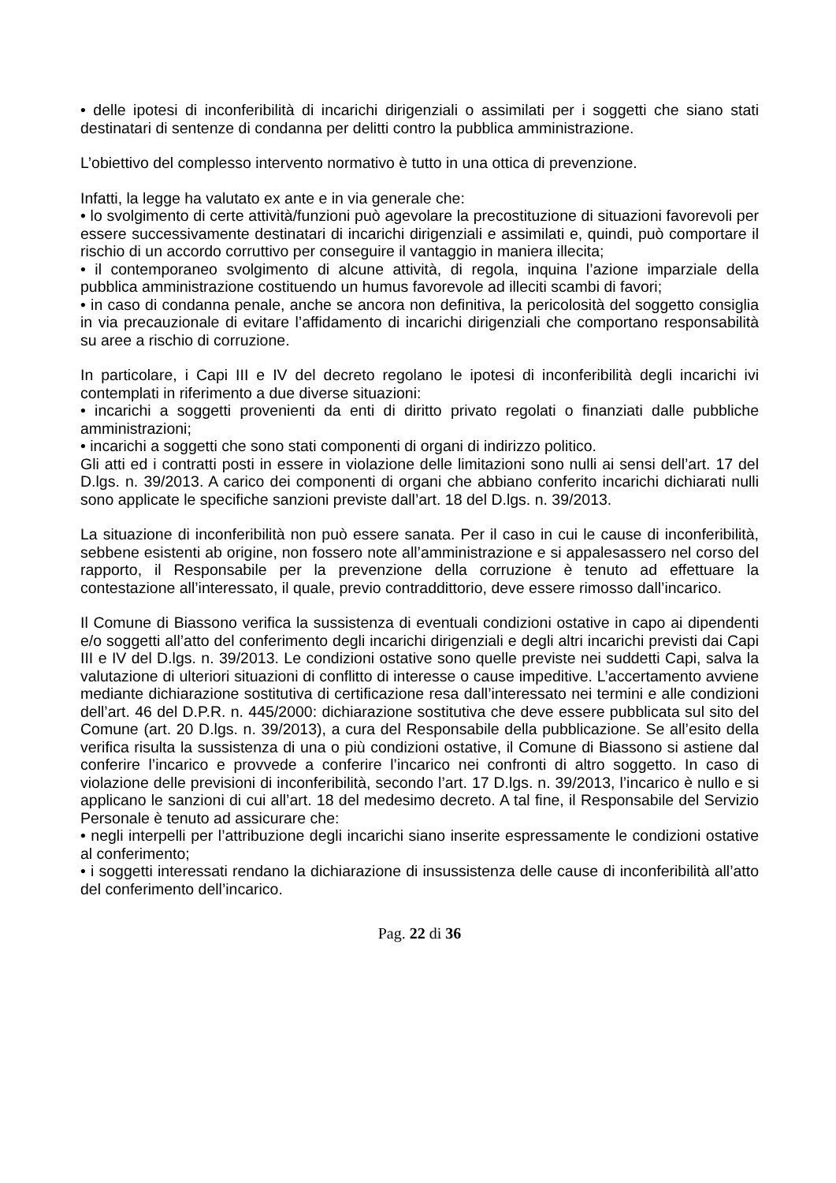• delle ipotesi di inconferibilità di incarichi dirigenziali o assimilati per i soggetti che siano stati destinatari di sentenze di condanna per delitti contro la pubblica amministrazione.
L’obiettivo del complesso intervento normativo è tutto in una ottica di prevenzione.
Infatti, la legge ha valutato ex ante e in via generale che:
• lo svolgimento di certe attività/funzioni può agevolare la precostituzione di situazioni favorevoli per essere successivamente destinatari di incarichi dirigenziali e assimilati e, quindi, può comportare il rischio di un accordo corruttivo per conseguire il vantaggio in maniera illecita;
• il contemporaneo svolgimento di alcune attività, di regola, inquina l’azione imparziale della pubblica amministrazione costituendo un humus favorevole ad illeciti scambi di favori;
• in caso di condanna penale, anche se ancora non definitiva, la pericolosità del soggetto consiglia in via precauzionale di evitare l’affidamento di incarichi dirigenziali che comportano responsabilità su aree a rischio di corruzione.
In particolare, i Capi III e IV del decreto regolano le ipotesi di inconferibilità degli incarichi ivi contemplati in riferimento a due diverse situazioni:
• incarichi a soggetti provenienti da enti di diritto privato regolati o finanziati dalle pubbliche amministrazioni;
• incarichi a soggetti che sono stati componenti di organi di indirizzo politico.
Gli atti ed i contratti posti in essere in violazione delle limitazioni sono nulli ai sensi dell’art. 17 del D.lgs. n. 39/2013. A carico dei componenti di organi che abbiano conferito incarichi dichiarati nulli sono applicate le specifiche sanzioni previste dall’art. 18 del D.lgs. n. 39/2013.
La situazione di inconferibilità non può essere sanata. Per il caso in cui le cause di inconferibilità, sebbene esistenti ab origine, non fossero note all’amministrazione e si appalesassero nel corso del rapporto, il Responsabile per la prevenzione della corruzione è tenuto ad effettuare la contestazione all’interessato, il quale, previo contraddittorio, deve essere rimosso dall’incarico.
Il Comune di Biassono verifica la sussistenza di eventuali condizioni ostative in capo ai dipendenti e/o soggetti all’atto del conferimento degli incarichi dirigenziali e degli altri incarichi previsti dai Capi III e IV del D.lgs. n. 39/2013. Le condizioni ostative sono quelle previste nei suddetti Capi, salva la valutazione di ulteriori situazioni di conflitto di interesse o cause impeditive. L’accertamento avviene mediante dichiarazione sostitutiva di certificazione resa dall’interessato nei termini e alle condizioni dell’art. 46 del D.P.R. n. 445/2000: dichiarazione sostitutiva che deve essere pubblicata sul sito del Comune (art. 20 D.lgs. n. 39/2013), a cura del Responsabile della pubblicazione. Se all’esito della verifica risulta la sussistenza di una o più condizioni ostative, il Comune di Biassono si astiene dal conferire l’incarico e provvede a conferire l’incarico nei confronti di altro soggetto. In caso di violazione delle previsioni di inconferibilità, secondo l’art. 17 D.lgs. n. 39/2013, l’incarico è nullo e si applicano le sanzioni di cui all’art. 18 del medesimo decreto. A tal fine, il Responsabile del Servizio Personale è tenuto ad assicurare che:
• negli interpelli per l’attribuzione degli incarichi siano inserite espressamente le condizioni ostative al conferimento;
• i soggetti interessati rendano la dichiarazione di insussistenza delle cause di inconferibilità all’atto del conferimento dell’incarico.
Pag. 22 di 36